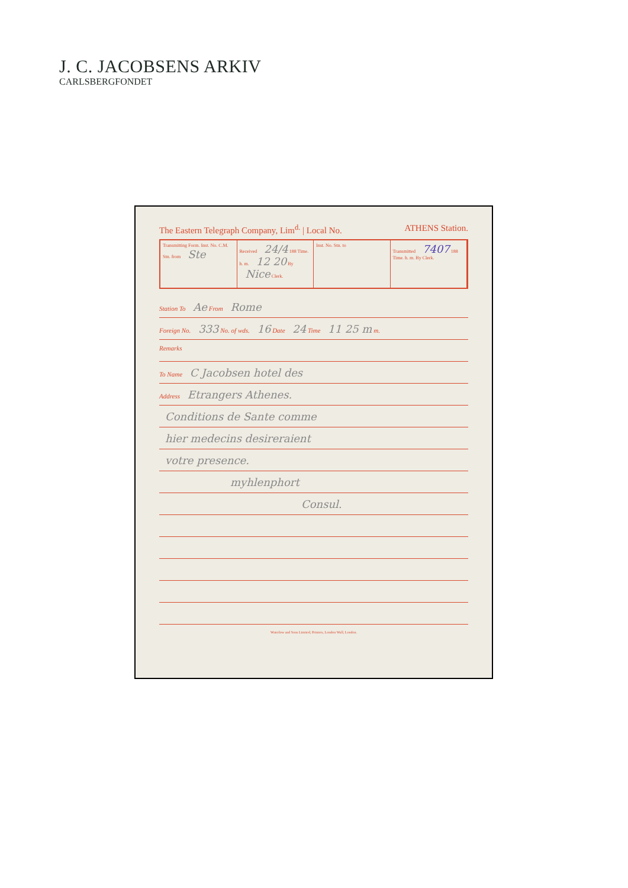J. C. JACOBSENS ARKIV
CARLSBERGFONDET
The Eastern Telegraph Company, Lim<sup>d.</sup> | Local No. ATHENS Station.
Transmitting Form. Inst. No. C.M. Stn. from Ste
Received 24/4 188 Time. h. m. 12 20 By Nice Clerk.
Inst. No. Stn. to Transmitted 7407 188 Time. h. m. By Clerk.
Station To Ae From Rome
Foreign No. 333 No. of wds. 16 Date 24 Time 11 25 m m.
Remarks
To Name C Jacobsen hotel des
Address Etrangers Athenes.
Conditions de Sante comme
hier medecins desireraient
votre presence.
myhlenphort
Consul.
Waterlow and Sons Limited, Printers, London Wall, London.